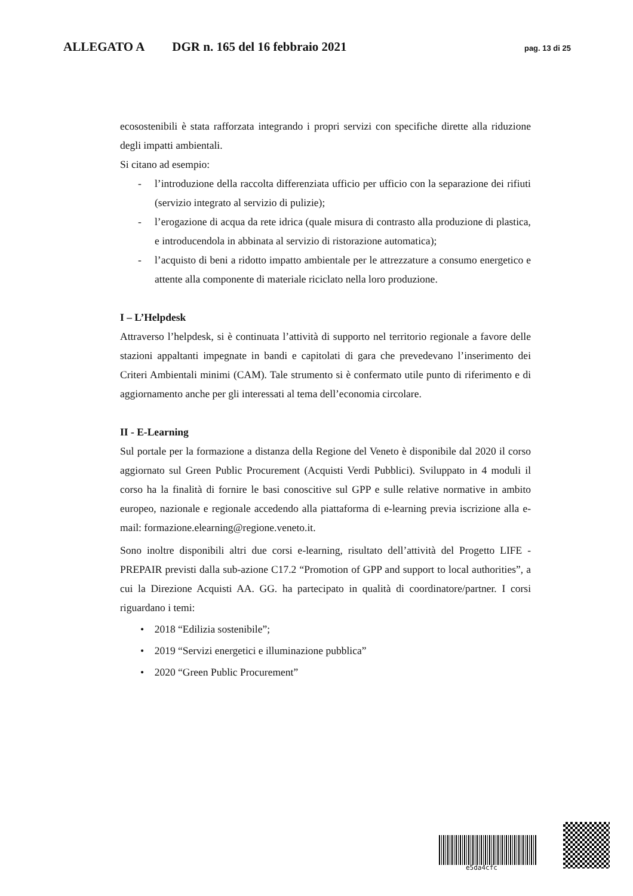ALLEGATO A DGR n. 165 del 16 febbraio 2021 pag. 13 di 25
ecosostenibili è stata rafforzata integrando i propri servizi con specifiche dirette alla riduzione degli impatti ambientali.
Si citano ad esempio:
- l’introduzione della raccolta differenziata ufficio per ufficio con la separazione dei rifiuti (servizio integrato al servizio di pulizie);
- l’erogazione di acqua da rete idrica (quale misura di contrasto alla produzione di plastica, e introducendola in abbinata al servizio di ristorazione automatica);
- l’acquisto di beni a ridotto impatto ambientale per le attrezzature a consumo energetico e attente alla componente di materiale riciclato nella loro produzione.
I – L’Helpdesk
Attraverso l’helpdesk, si è continuata l’attività di supporto nel territorio regionale a favore delle stazioni appaltanti impegnate in bandi e capitolati di gara che prevedevano l’inserimento dei Criteri Ambientali minimi (CAM). Tale strumento si è confermato utile punto di riferimento e di aggiornamento anche per gli interessati al tema dell’economia circolare.
II - E-Learning
Sul portale per la formazione a distanza della Regione del Veneto è disponibile dal 2020 il corso aggiornato sul Green Public Procurement (Acquisti Verdi Pubblici). Sviluppato in 4 moduli il corso ha la finalità di fornire le basi conoscitive sul GPP e sulle relative normative in ambito europeo, nazionale e regionale accedendo alla piattaforma di e-learning previa iscrizione alla e-mail: formazione.elearning@regione.veneto.it.
Sono inoltre disponibili altri due corsi e-learning, risultato dell’attività del Progetto LIFE - PREPAIR previsti dalla sub-azione C17.2 “Promotion of GPP and support to local authorities”, a cui la Direzione Acquisti AA. GG. ha partecipato in qualità di coordinatore/partner. I corsi riguardano i temi:
• 2018 “Edilizia sostenibile”;
• 2019 “Servizi energetici e illuminazione pubblica”
• 2020 “Green Public Procurement”
e5da4cfc